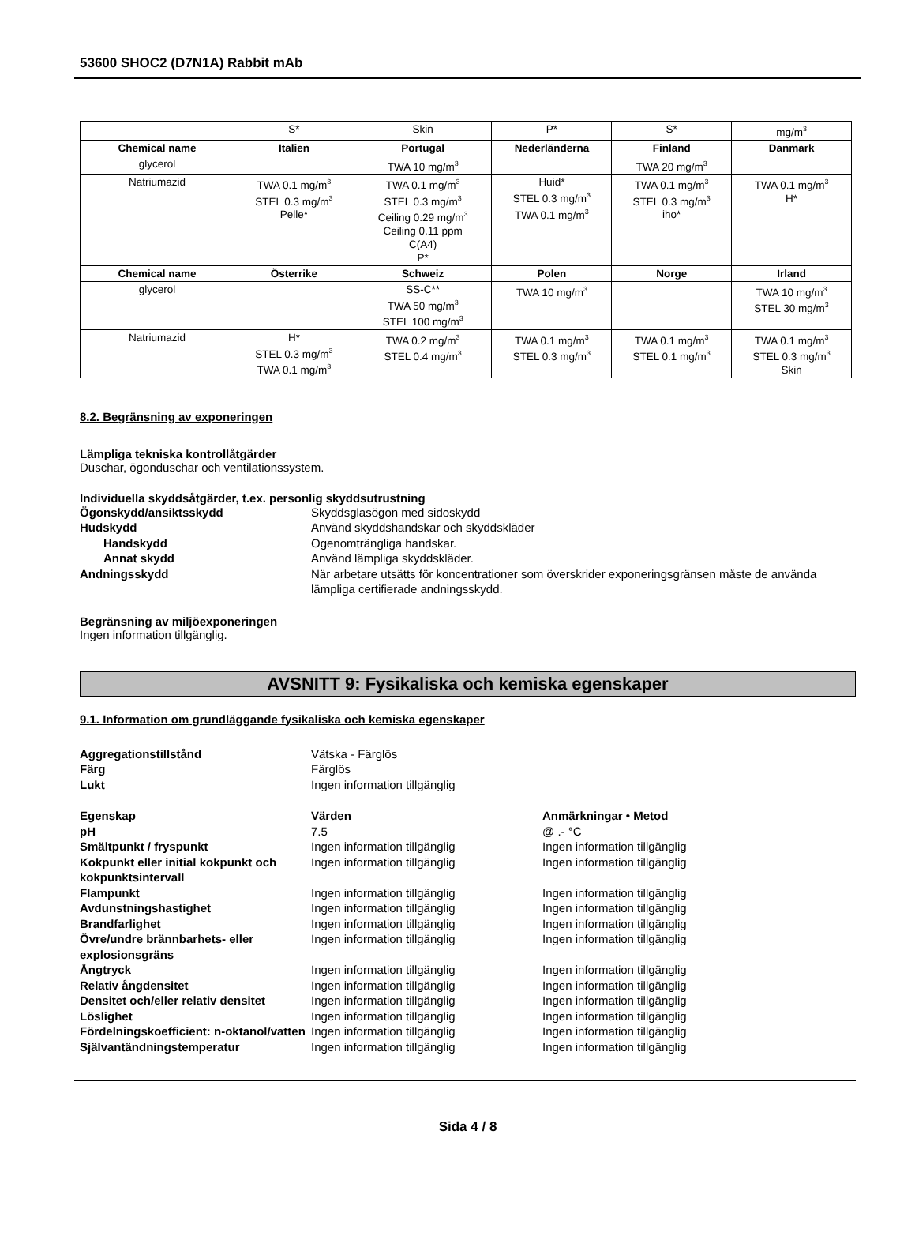53600 SHOC2 (D7N1A) Rabbit mAb
| | S* | Skin | P* | S* | mg/m<sup>3</sup> |
| Chemical name | Italien | Portugal | Nederländerna | Finland | Danmark |
| glycerol | | TWA 10 mg/m<sup>3</sup> | | TWA 20 mg/m<sup>3</sup> | |
| Natriumazid | TWA 0.1 mg/m<sup>3</sup> STEL 0.3 mg/m<sup>3</sup> Pelle* | TWA 0.1 mg/m<sup>3</sup> STEL 0.3 mg/m<sup>3</sup> Ceiling 0.29 mg/m<sup>3</sup> Ceiling 0.11 ppm C(A4) P* | Huid* STEL 0.3 mg/m<sup>3</sup> TWA 0.1 mg/m<sup>3</sup> | TWA 0.1 mg/m<sup>3</sup> STEL 0.3 mg/m<sup>3</sup> iho* | TWA 0.1 mg/m<sup>3</sup> H* |
| Chemical name | Österrike | Schweiz | Polen | Norge | Irland |
| glycerol | | SS-C** TWA 50 mg/m<sup>3</sup> STEL 100 mg/m<sup>3</sup> | TWA 10 mg/m<sup>3</sup> | | TWA 10 mg/m<sup>3</sup> STEL 30 mg/m<sup>3</sup> |
| Natriumazid | H* STEL 0.3 mg/m<sup>3</sup> TWA 0.1 mg/m<sup>3</sup> | TWA 0.2 mg/m<sup>3</sup> STEL 0.4 mg/m<sup>3</sup> | TWA 0.1 mg/m<sup>3</sup> STEL 0.3 mg/m<sup>3</sup> | TWA 0.1 mg/m<sup>3</sup> STEL 0.1 mg/m<sup>3</sup> | TWA 0.1 mg/m<sup>3</sup> STEL 0.3 mg/m<sup>3</sup> Skin |
8.2. Begränsning av exponeringen
Lämpliga tekniska kontrollåtgärder
Duschar, ögonduschar och ventilationssystem.
Individuella skyddsåtgärder, t.ex. personlig skyddsutrustning
Ögonskydd/ansiktsskydd
Skyddsglasögon med sidoskydd
Hudskydd
Använd skyddshandskar och skyddskläder
Handskydd
Ogenomträngliga handskar.
Annat skydd
Använd lämpliga skyddskläder.
Andningsskydd
När arbetare utsätts för koncentrationer som överskrider exponeringsgränsen måste de använda lämpliga certifierade andningsskydd.
Begränsning av miljöexponeringen
Ingen information tillgänglig.
AVSNITT 9: Fysikaliska och kemiska egenskaper
9.1. Information om grundläggande fysikaliska och kemiska egenskaper
Aggregationstillstånd
Vätska - Färglös
Färg
Färglös
Lukt
Ingen information tillgänglig
Egenskap
Värden
Anmärkningar • Metod
pH
7.5
@ .- °C
Smältpunkt / fryspunkt
Ingen information tillgänglig
Ingen information tillgänglig
Kokpunkt eller initial kokpunkt och kokpunktsintervall
Ingen information tillgänglig
Ingen information tillgänglig
Flampunkt
Ingen information tillgänglig
Ingen information tillgänglig
Avdunstningshastighet
Ingen information tillgänglig
Ingen information tillgänglig
Brandfarlighet
Ingen information tillgänglig
Ingen information tillgänglig
Övre/undre brännbarhets- eller explosionsgräns
Ingen information tillgänglig
Ingen information tillgänglig
Ångtryck
Ingen information tillgänglig
Ingen information tillgänglig
Relativ ångdensitet
Ingen information tillgänglig
Ingen information tillgänglig
Densitet och/eller relativ densitet
Ingen information tillgänglig
Ingen information tillgänglig
Löslighet
Ingen information tillgänglig
Ingen information tillgänglig
Fördelningskoefficient: n-oktanol/vatten
Ingen information tillgänglig
Ingen information tillgänglig
Självantändningstemperatur
Ingen information tillgänglig
Ingen information tillgänglig
Sida 4 / 8